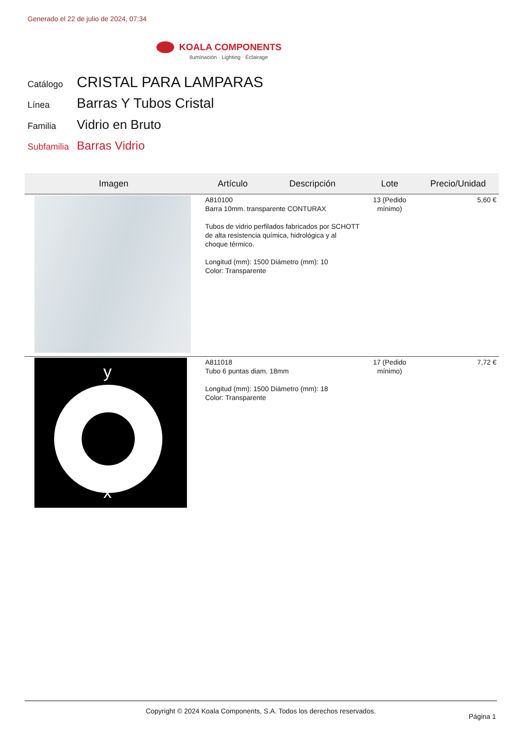Generado el 22 de julio de 2024, 07:34
KOALA COMPONENTS
Iluminación · Lighting · Éclairage
Catálogo CRISTAL PARA LAMPARAS
Línea Barras Y Tubos Cristal
Familia Vidrio en Bruto
Subfamilia Barras Vidrio
| Imagen | Artículo | Descripción | Lote | Precio/Unidad |
| --- | --- | --- | --- | --- |
| | A810100 Barra 10mm. transparente CONTURAX Tubos de vidrio perfilados fabricados por SCHOTT de alta resistencia química, hidrológica y al choque térmico. Longitud (mm): 1500 Diámetro (mm): 10 Color: Transparente | | 13 (Pedido mínimo) | 5,60 € |
| y x | A811018 Tubo 6 puntas diam. 18mm Longitud (mm): 1500 Diámetro (mm): 18 Color: Transparente | | 17 (Pedido mínimo) | 7,72 € |
Copyright © 2024 Koala Components, S.A. Todos los derechos reservados.
Página 1